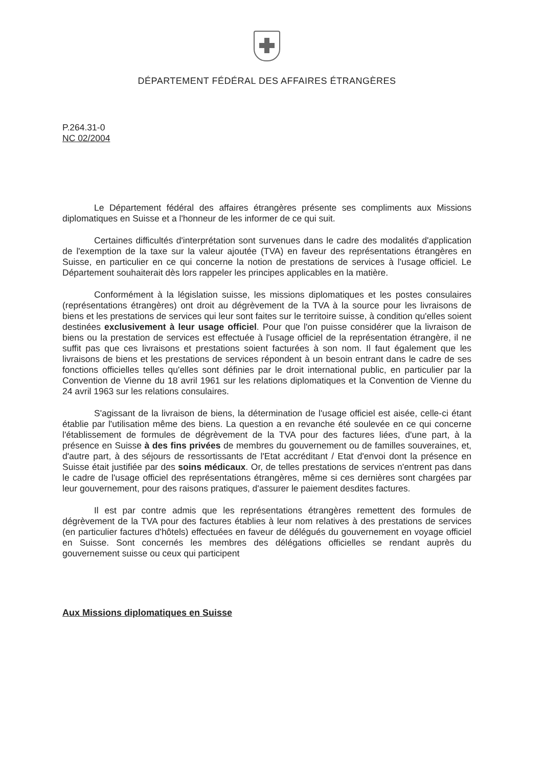DÉPARTEMENT FÉDÉRAL DES AFFAIRES ÉTRANGÈRES
P.264.31-0
NC 02/2004
Le Département fédéral des affaires étrangères présente ses compliments aux Missions diplomatiques en Suisse et a l'honneur de les informer de ce qui suit.
Certaines difficultés d'interprétation sont survenues dans le cadre des modalités d'application de l'exemption de la taxe sur la valeur ajoutée (TVA) en faveur des représentations étrangères en Suisse, en particulier en ce qui concerne la notion de prestations de services à l'usage officiel. Le Département souhaiterait dès lors rappeler les principes applicables en la matière.
Conformément à la législation suisse, les missions diplomatiques et les postes consulaires (représentations étrangères) ont droit au dégrèvement de la TVA à la source pour les livraisons de biens et les prestations de services qui leur sont faites sur le territoire suisse, à condition qu'elles soient destinées exclusivement à leur usage officiel. Pour que l'on puisse considérer que la livraison de biens ou la prestation de services est effectuée à l'usage officiel de la représentation étrangère, il ne suffit pas que ces livraisons et prestations soient facturées à son nom. Il faut également que les livraisons de biens et les prestations de services répondent à un besoin entrant dans le cadre de ses fonctions officielles telles qu'elles sont définies par le droit international public, en particulier par la Convention de Vienne du 18 avril 1961 sur les relations diplomatiques et la Convention de Vienne du 24 avril 1963 sur les relations consulaires.
S'agissant de la livraison de biens, la détermination de l'usage officiel est aisée, celle-ci étant établie par l'utilisation même des biens. La question a en revanche été soulevée en ce qui concerne l'établissement de formules de dégrèvement de la TVA pour des factures liées, d'une part, à la présence en Suisse à des fins privées de membres du gouvernement ou de familles souveraines, et, d'autre part, à des séjours de ressortissants de l'Etat accréditant / Etat d'envoi dont la présence en Suisse était justifiée par des soins médicaux. Or, de telles prestations de services n'entrent pas dans le cadre de l'usage officiel des représentations étrangères, même si ces dernières sont chargées par leur gouvernement, pour des raisons pratiques, d'assurer le paiement desdites factures.
Il est par contre admis que les représentations étrangères remettent des formules de dégrèvement de la TVA pour des factures établies à leur nom relatives à des prestations de services (en particulier factures d'hôtels) effectuées en faveur de délégués du gouvernement en voyage officiel en Suisse. Sont concernés les membres des délégations officielles se rendant auprès du gouvernement suisse ou ceux qui participent
Aux Missions diplomatiques en Suisse